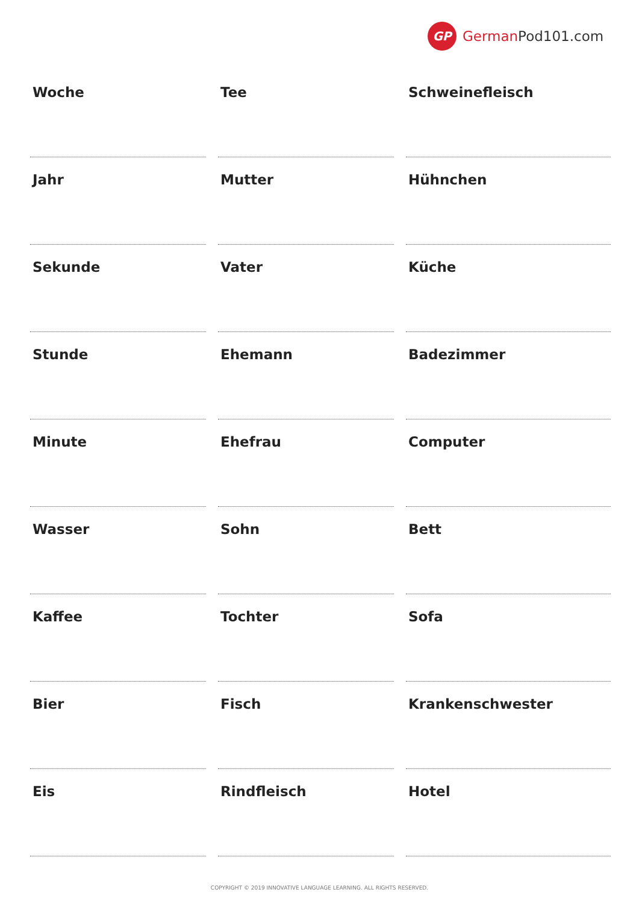GP German Pod101.com
| Woche | Tee | Schweinefleisch |
| Jahr | Mutter | Hühnchen |
| Sekunde | Vater | Küche |
| Stunde | Ehemann | Badezimmer |
| Minute | Ehefrau | Computer |
| Wasser | Sohn | Bett |
| Kaffee | Tochter | Sofa |
| Bier | Fisch | Krankenschwester |
| Eis | Rindfleisch | Hotel |
COPYRIGHT © 2019 INNOVATIVE LANGUAGE LEARNING. ALL RIGHTS RESERVED.